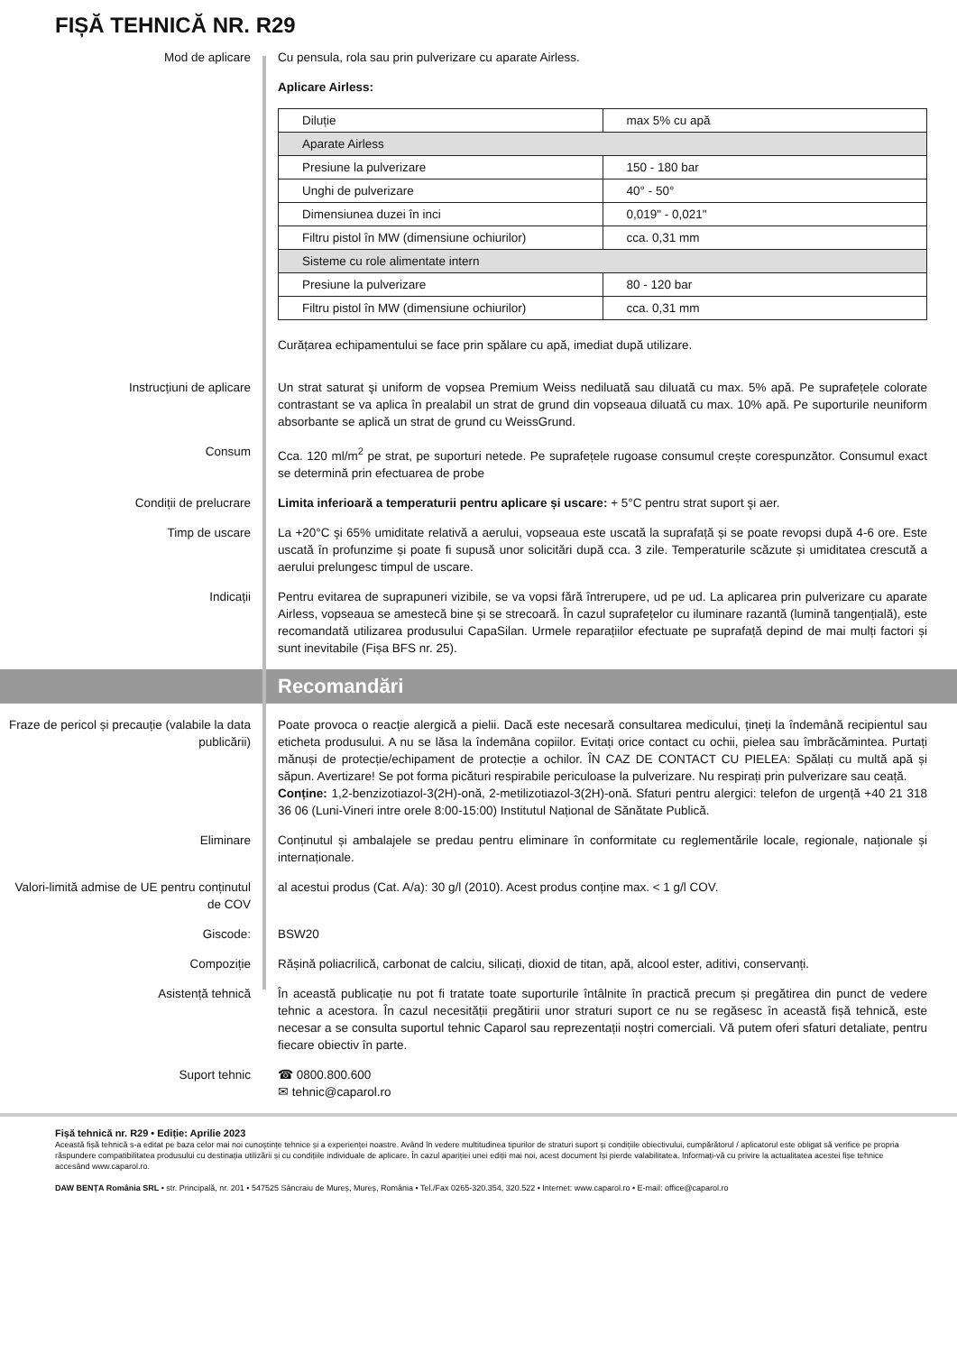FIȘĂ TEHNICĂ NR. R29
Mod de aplicare Cu pensula, rola sau prin pulverizare cu aparate Airless.
Aplicare Airless:
| Diluție | max 5% cu apă |
| Aparate Airless | |
| Presiune la pulverizare | 150 - 180 bar |
| Unghi de pulverizare | 40° - 50° |
| Dimensiunea duzei în inci | 0,019" - 0,021" |
| Filtru pistol în MW (dimensiune ochiurilor) | cca. 0,31 mm |
| Sisteme cu role alimentate intern | |
| Presiune la pulverizare | 80 - 120 bar |
| Filtru pistol în MW (dimensiune ochiurilor) | cca. 0,31 mm |
Curățarea echipamentului se face prin spălare cu apă, imediat după utilizare.
Instrucțiuni de aplicare Un strat saturat şi uniform de vopsea Premium Weiss nediluată sau diluată cu max. 5% apă. Pe suprafețele colorate contrastant se va aplica în prealabil un strat de grund din vopseaua diluată cu max. 10% apă. Pe suporturile neuniform absorbante se aplică un strat de grund cu WeissGrund.
Consum Cca. 120 ml/m<sup>2</sup> pe strat, pe suporturi netede. Pe suprafețele rugoase consumul crește corespunzător. Consumul exact se determină prin efectuarea de probe
Condiții de prelucrare Limita inferioară a temperaturii pentru aplicare și uscare: + 5°C pentru strat suport şi aer.
Timp de uscare La +20°C şi 65% umiditate relativă a aerului, vopseaua este uscată la suprafață și se poate revopsi după 4-6 ore. Este uscată în profunzime și poate fi supusă unor solicitări după cca. 3 zile. Temperaturile scăzute și umiditatea crescută a aerului prelungesc timpul de uscare.
Indicații Pentru evitarea de suprapuneri vizibile, se va vopsi fără întrerupere, ud pe ud. La aplicarea prin pulverizare cu aparate Airless, vopseaua se amestecă bine și se strecoară. În cazul suprafețelor cu iluminare razantă (lumină tangențială), este recomandată utilizarea produsului CapaSilan. Urmele reparațiilor efectuate pe suprafață depind de mai mulți factori și sunt inevitabile (Fișa BFS nr. 25).
Recomandări
Fraze de pericol și precauție (valabile la data publicării)
Poate provoca o reacție alergică a pielii. Dacă este necesară consultarea medicului, țineți la îndemână recipientul sau eticheta produsului. A nu se lăsa la îndemâna copiilor. Evitați orice contact cu ochii, pielea sau îmbrăcămintea. Purtați mănuși de protecție/echipament de protecție a ochilor. ÎN CAZ DE CONTACT CU PIELEA: Spălați cu multă apă și săpun. Avertizare! Se pot forma picături respirabile periculoase la pulverizare. Nu respirați prin pulverizare sau ceață.
Conține: 1,2-benzizotiazol-3(2H)-onă, 2-metilizotiazol-3(2H)-onă. Sfaturi pentru alergici: telefon de urgență +40 21 318 36 06 (Luni-Vineri intre orele 8:00-15:00) Institutul Național de Sănătate Publică.
Eliminare Conținutul și ambalajele se predau pentru eliminare în conformitate cu reglementările locale, regionale, naționale și internaționale.
Valori-limită admise de UE pentru conținutul de COV
al acestui produs (Cat. A/a): 30 g/l (2010). Acest produs conține max. < 1 g/l COV.
Giscode: BSW20
Compoziție Rășină poliacrilică, carbonat de calciu, silicați, dioxid de titan, apă, alcool ester, aditivi, conservanți.
Asistență tehnică În această publicație nu pot fi tratate toate suporturile întâlnite în practică precum și pregătirea din punct de vedere tehnic a acestora. În cazul necesității pregătirii unor straturi suport ce nu se regăsesc în această fișă tehnică, este necesar a se consulta suportul tehnic Caparol sau reprezentații noștri comerciali. Vă putem oferi sfaturi detaliate, pentru fiecare obiectiv în parte.
Suport tehnic ☎ 0800.800.600
✉ tehnic@caparol.ro
Fișă tehnică nr. R29 • Ediție: Aprilie 2023
Această fișă tehnică s-a editat pe baza celor mai noi cunoștințe tehnice și a experienței noastre. Având în vedere multitudinea tipurilor de straturi suport și condițiile obiectivului, cumpărătorul / aplicatorul este obligat să verifice pe propria răspundere compatibilitatea produsului cu destinația utilizării și cu condițiile individuale de aplicare. În cazul apariției unei ediții mai noi, acest document își pierde valabilitatea. Informați-vă cu privire la actualitatea acestei fișe tehnice accesând www.caparol.ro.
DAW BENȚA România SRL • str. Principală, nr. 201 • 547525 Sâncraiu de Mureș, Mureș, România • Tel./Fax 0265-320.354, 320.522 • Internet: www.caparol.ro • E-mail: office@caparol.ro